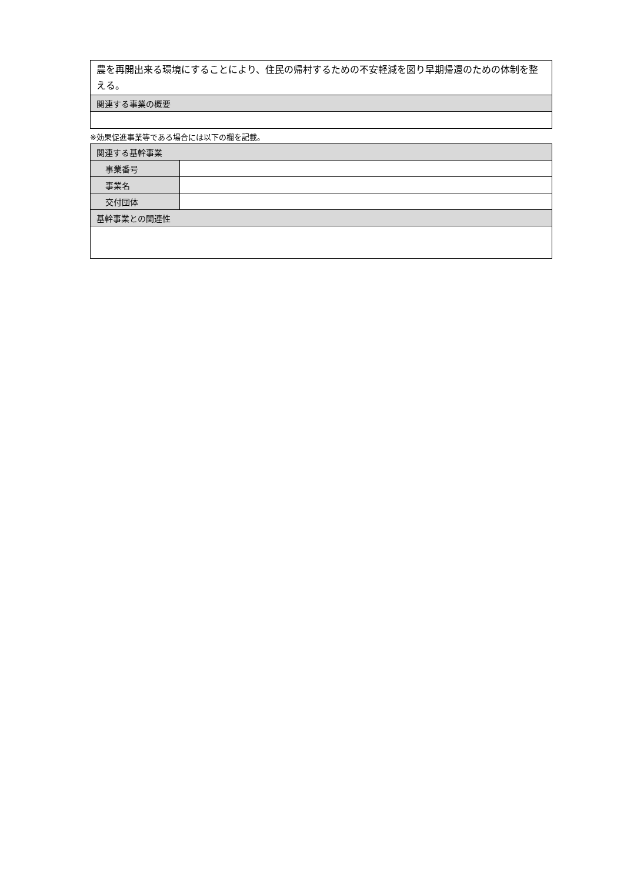| 農を再開出来る環境にすることにより、住民の帰村するための不安軽減を図り早期帰還のための体制を整える。 |
| 関連する事業の概要 |
※効果促進事業等である場合には以下の欄を記載。
| 関連する基幹事業 | |
| 事業番号 | |
| 事業名 | |
| 交付団体 | |
| 基幹事業との関連性 | |